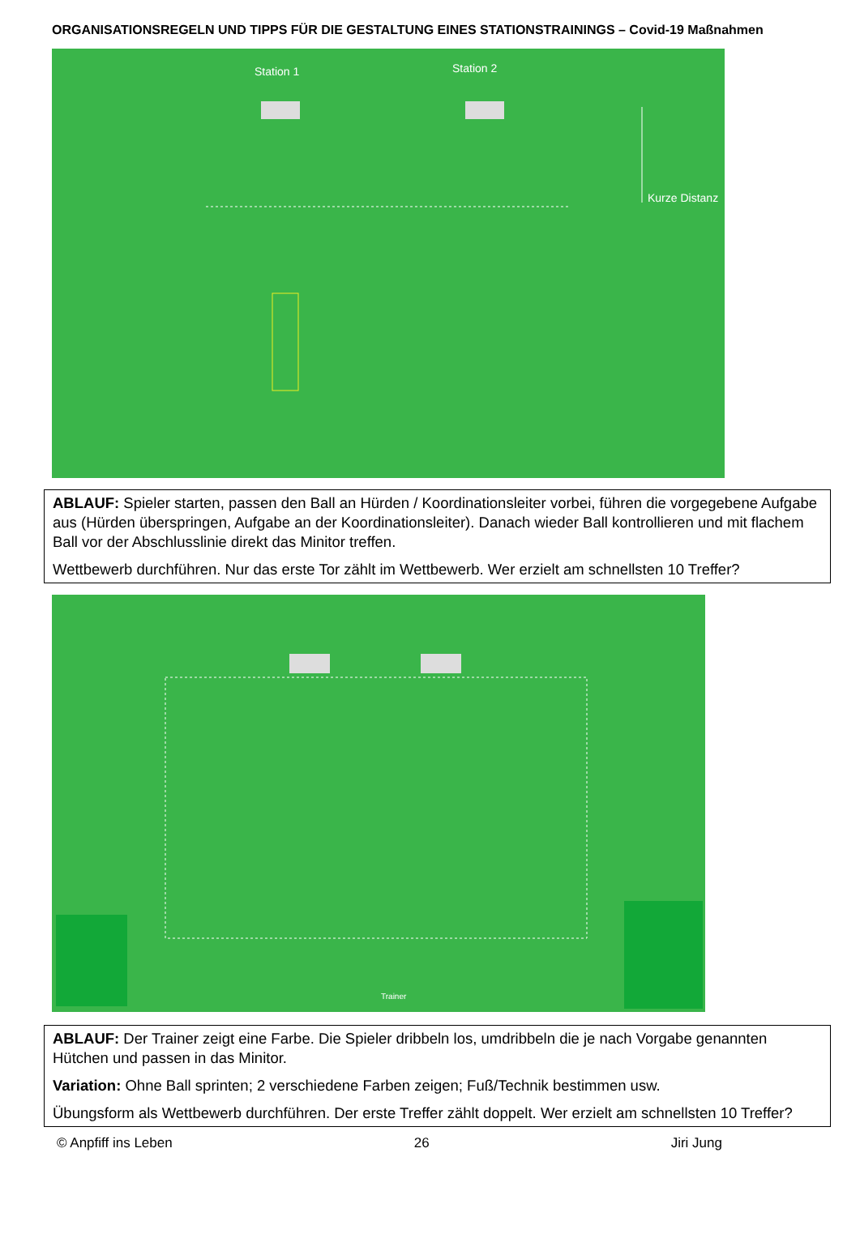ORGANISATIONSREGELN UND TIPPS FÜR DIE GESTALTUNG EINES STATIONSTRAININGS – Covid-19 Maßnahmen
Station 1 Station 2
Kurze Distanz
ABLAUF: Spieler starten, passen den Ball an Hürden / Koordinationsleiter vorbei, führen die vorgegebene Aufgabe aus (Hürden überspringen, Aufgabe an der Koordinationsleiter). Danach wieder Ball kontrollieren und mit flachem Ball vor der Abschlusslinie direkt das Minitor treffen.
Wettbewerb durchführen. Nur das erste Tor zählt im Wettbewerb. Wer erzielt am schnellsten 10 Treffer?
Trainer
ABLAUF: Der Trainer zeigt eine Farbe. Die Spieler dribbeln los, umdribbeln die je nach Vorgabe genannten Hütchen und passen in das Minitor.
Variation: Ohne Ball sprinten; 2 verschiedene Farben zeigen; Fuß/Technik bestimmen usw.
Übungsform als Wettbewerb durchführen. Der erste Treffer zählt doppelt. Wer erzielt am schnellsten 10 Treffer?
© Anpfiff ins Leben 26 Jiri Jung